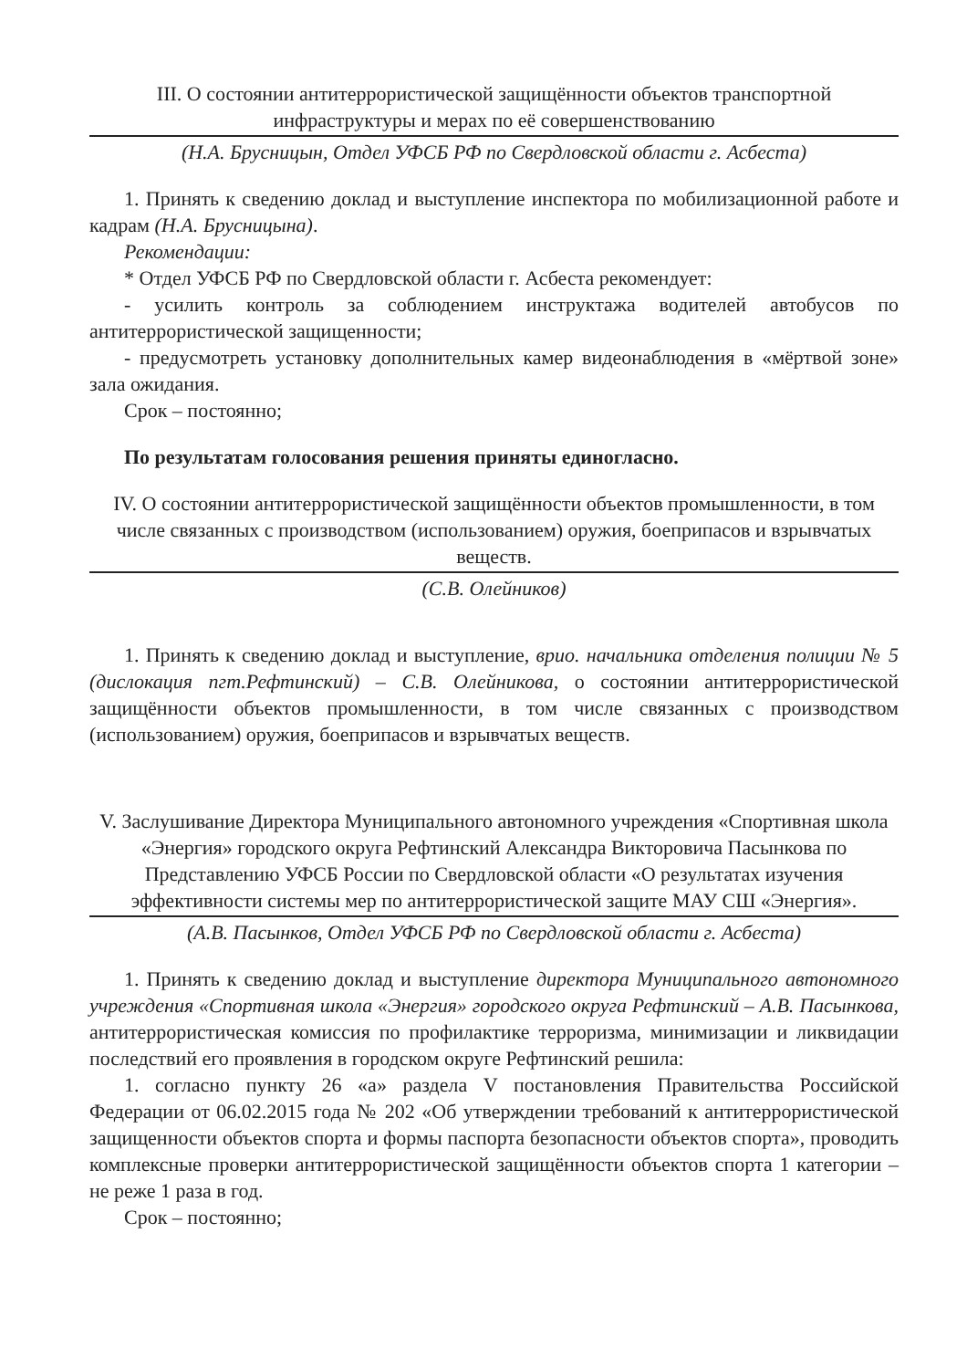III. О состоянии антитеррористической защищённости объектов транспортной инфраструктуры и мерах по её совершенствованию
(Н.А. Брусницын, Отдел УФСБ РФ по Свердловской области г. Асбеста)
1. Принять к сведению доклад и выступление инспектора по мобилизационной работе и кадрам (Н.А. Брусницына).
Рекомендации:
* Отдел УФСБ РФ по Свердловской области г. Асбеста рекомендует:
- усилить контроль за соблюдением инструктажа водителей автобусов по антитеррористической защищенности;
- предусмотреть установку дополнительных камер видеонаблюдения в «мёртвой зоне» зала ожидания.
Срок – постоянно;
По результатам голосования решения приняты единогласно.
IV. О состоянии антитеррористической защищённости объектов промышленности, в том числе связанных с производством (использованием) оружия, боеприпасов и взрывчатых веществ.
(С.В. Олейников)
1. Принять к сведению доклад и выступление, врио. начальника отделения полиции № 5 (дислокация пгт.Рефтинский) – С.В. Олейникова, о состоянии антитеррористической защищённости объектов промышленности, в том числе связанных с производством (использованием) оружия, боеприпасов и взрывчатых веществ.
V. Заслушивание Директора Муниципального автономного учреждения «Спортивная школа «Энергия» городского округа Рефтинский Александра Викторовича Пасынкова по Представлению УФСБ России по Свердловской области «О результатах изучения эффективности системы мер по антитеррористической защите МАУ СШ «Энергия».
(А.В. Пасынков, Отдел УФСБ РФ по Свердловской области г. Асбеста)
1. Принять к сведению доклад и выступление директора Муниципального автономного учреждения «Спортивная школа «Энергия» городского округа Рефтинский – А.В. Пасынкова, антитеррористическая комиссия по профилактике терроризма, минимизации и ликвидации последствий его проявления в городском округе Рефтинский решила:
1. согласно пункту 26 «а» раздела V постановления Правительства Российской Федерации от 06.02.2015 года № 202 «Об утверждении требований к антитеррористической защищенности объектов спорта и формы паспорта безопасности объектов спорта», проводить комплексные проверки антитеррористической защищённости объектов спорта 1 категории – не реже 1 раза в год.
Срок – постоянно;